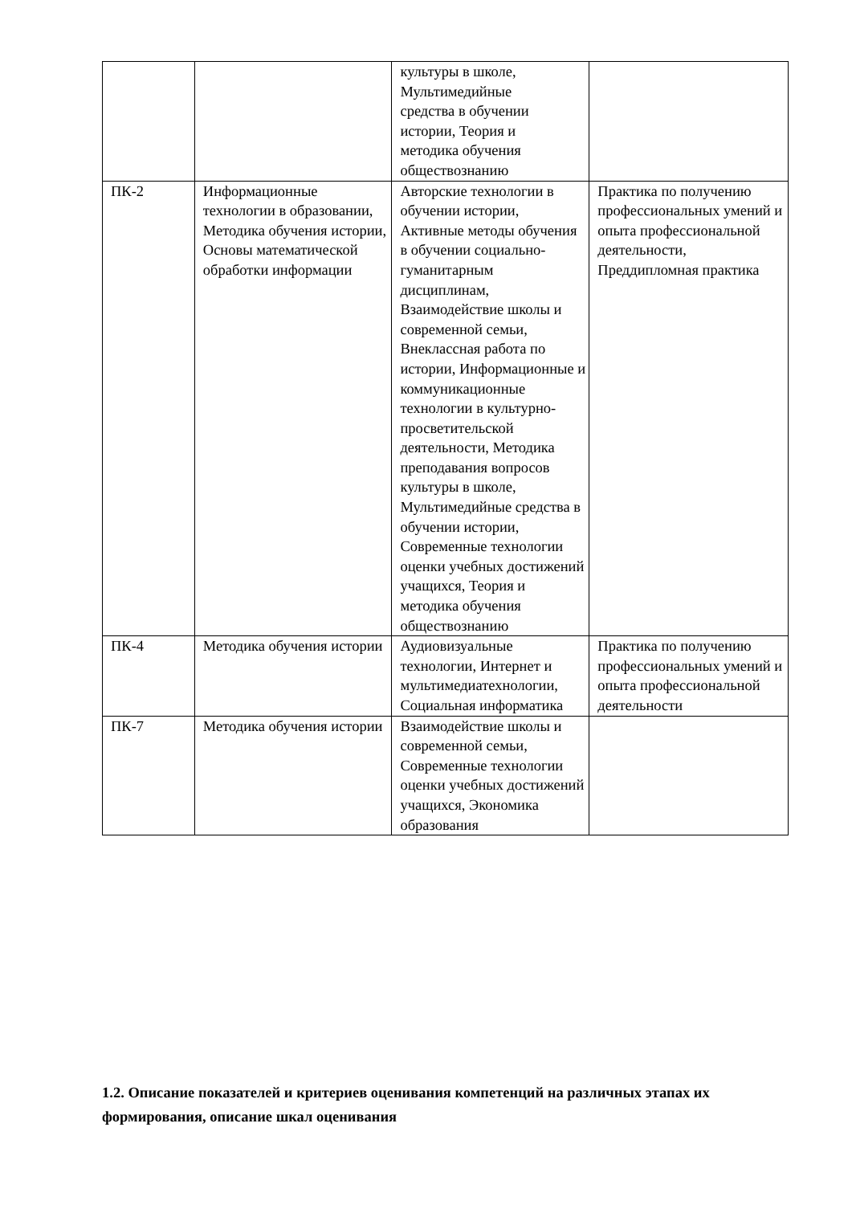| | | культуры в школе, Мультимедийные средства в обучении истории, Теория и методика обучения обществознанию | |
| ПК-2 | Информационные технологии в образовании, Методика обучения истории, Основы математической обработки информации | Авторские технологии в обучении истории, Активные методы обучения в обучении социально-гуманитарным дисциплинам, Взаимодействие школы и современной семьи, Внеклассная работа по истории, Информационные и коммуникационные технологии в культурно-просветительской деятельности, Методика преподавания вопросов культуры в школе, Мультимедийные средства в обучении истории, Современные технологии оценки учебных достижений учащихся, Теория и методика обучения обществознанию | Практика по получению профессиональных умений и опыта профессиональной деятельности, Преддипломная практика |
| ПК-4 | Методика обучения истории | Аудиовизуальные технологии, Интернет и мультимедиатехнологии, Социальная информатика | Практика по получению профессиональных умений и опыта профессиональной деятельности |
| ПК-7 | Методика обучения истории | Взаимодействие школы и современной семьи, Современные технологии оценки учебных достижений учащихся, Экономика образования | |
1.2. Описание показателей и критериев оценивания компетенций на различных этапах их формирования, описание шкал оценивания